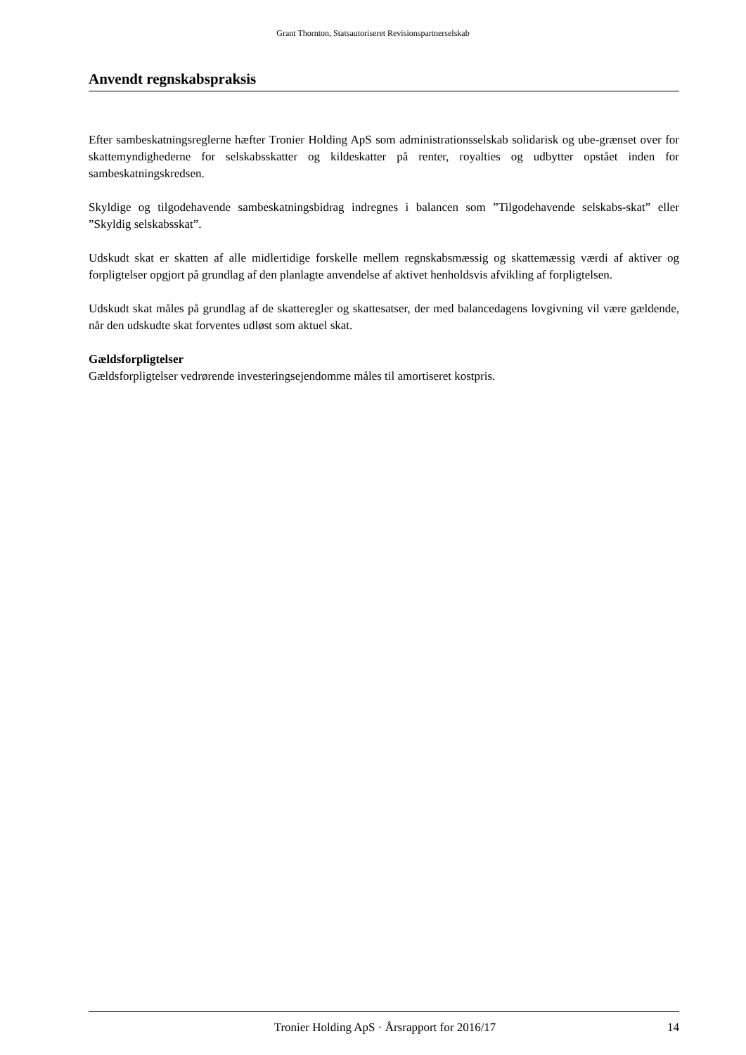Grant Thornton, Statsautoriseret Revisionspartnerselskab
Anvendt regnskabspraksis
Efter sambeskatningsreglerne hæfter Tronier Holding ApS som administrationsselskab solidarisk og ube-grænset over for skattemyndighederne for selskabsskatter og kildeskatter på renter, royalties og udbytter opstået inden for sambeskatningskredsen.
Skyldige og tilgodehavende sambeskatningsbidrag indregnes i balancen som ”Tilgodehavende selskabs-skat” eller ”Skyldig selskabsskat”.
Udskudt skat er skatten af alle midlertidige forskelle mellem regnskabsmæssig og skattemæssig værdi af aktiver og forpligtelser opgjort på grundlag af den planlagte anvendelse af aktivet henholdsvis afvikling af forpligtelsen.
Udskudt skat måles på grundlag af de skatteregler og skattesatser, der med balancedagens lovgivning vil være gældende, når den udskudte skat forventes udløst som aktuel skat.
Gældsforpligtelser
Gældsforpligtelser vedrørende investeringsejendomme måles til amortiseret kostpris.
Tronier Holding ApS · Årsrapport for 2016/17 14